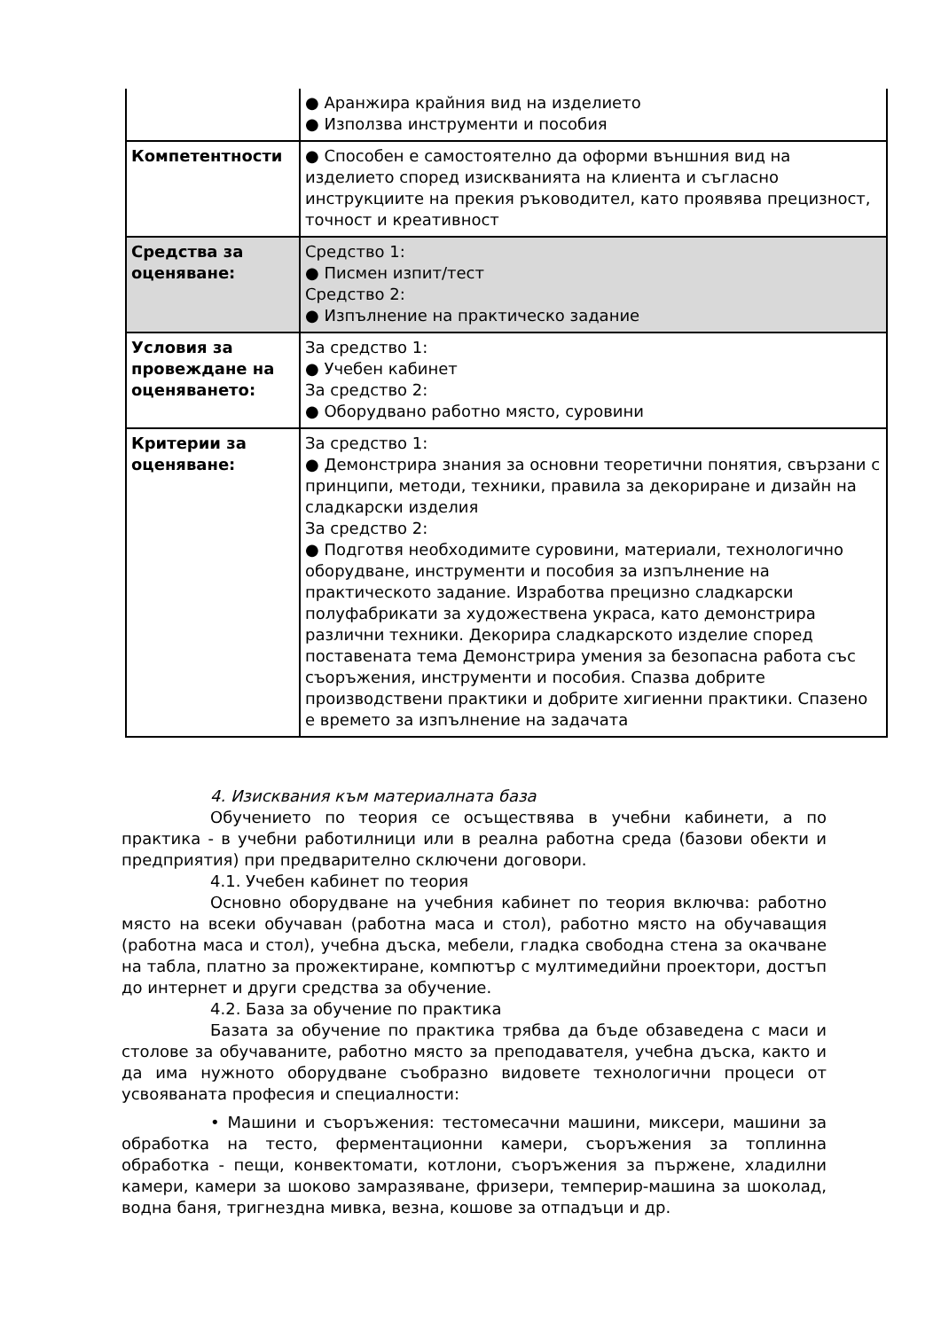| | ● Аранжира крайния вид на изделието ● Използва инструменти и пособия |
| Компетентности | ● Способен е самостоятелно да оформи външния вид на изделието според изискванията на клиента и съгласно инструкциите на прекия ръководител, като проявява прецизност, точност и креативност |
| Средства за оценяване: | Средство 1: ● Писмен изпит/тест Средство 2: ● Изпълнение на практическо задание |
| Условия за провеждане на оценяването: | За средство 1: ● Учебен кабинет За средство 2: ● Оборудвано работно място, суровини |
| Критерии за оценяване: | За средство 1: ● Демонстрира знания за основни теоретични понятия, свързани с принципи, методи, техники, правила за декориране и дизайн на сладкарски изделия За средство 2: ● Подготвя необходимите суровини, материали, технологично оборудване, инструменти и пособия за изпълнение на практическото задание. Изработва прецизно сладкарски полуфабрикати за художествена украса, като демонстрира различни техники. Декорира сладкарското изделие според поставената тема Демонстрира умения за безопасна работа със съоръжения, инструменти и пособия. Спазва добрите производствени практики и добрите хигиенни практики. Спазено е времето за изпълнение на задачата |
4. Изисквания към материалната база
Обучението по теория се осъществява в учебни кабинети, а по практика - в учебни работилници или в реална работна среда (базови обекти и предприятия) при предварително сключени договори.
4.1. Учебен кабинет по теория
Основно оборудване на учебния кабинет по теория включва: работно място на всеки обучаван (работна маса и стол), работно място на обучаващия (работна маса и стол), учебна дъска, мебели, гладка свободна стена за окачване на табла, платно за прожектиране, компютър с мултимедийни проектори, достъп до интернет и други средства за обучение.
4.2. База за обучение по практика
Базата за обучение по практика трябва да бъде обзаведена с маси и столове за обучаваните, работно място за преподавателя, учебна дъска, както и да има нужното оборудване съобразно видовете технологични процеси от усвояваната професия и специалности:
• Машини и съоръжения: тестомесачни машини, миксери, машини за обработка на тесто, ферментационни камери, съоръжения за топлинна обработка - пещи, конвектомати, котлони, съоръжения за пържене, хладилни камери, камери за шоково замразяване, фризери, темперир-машина за шоколад, водна баня, тригнездна мивка, везна, кошове за отпадъци и др.